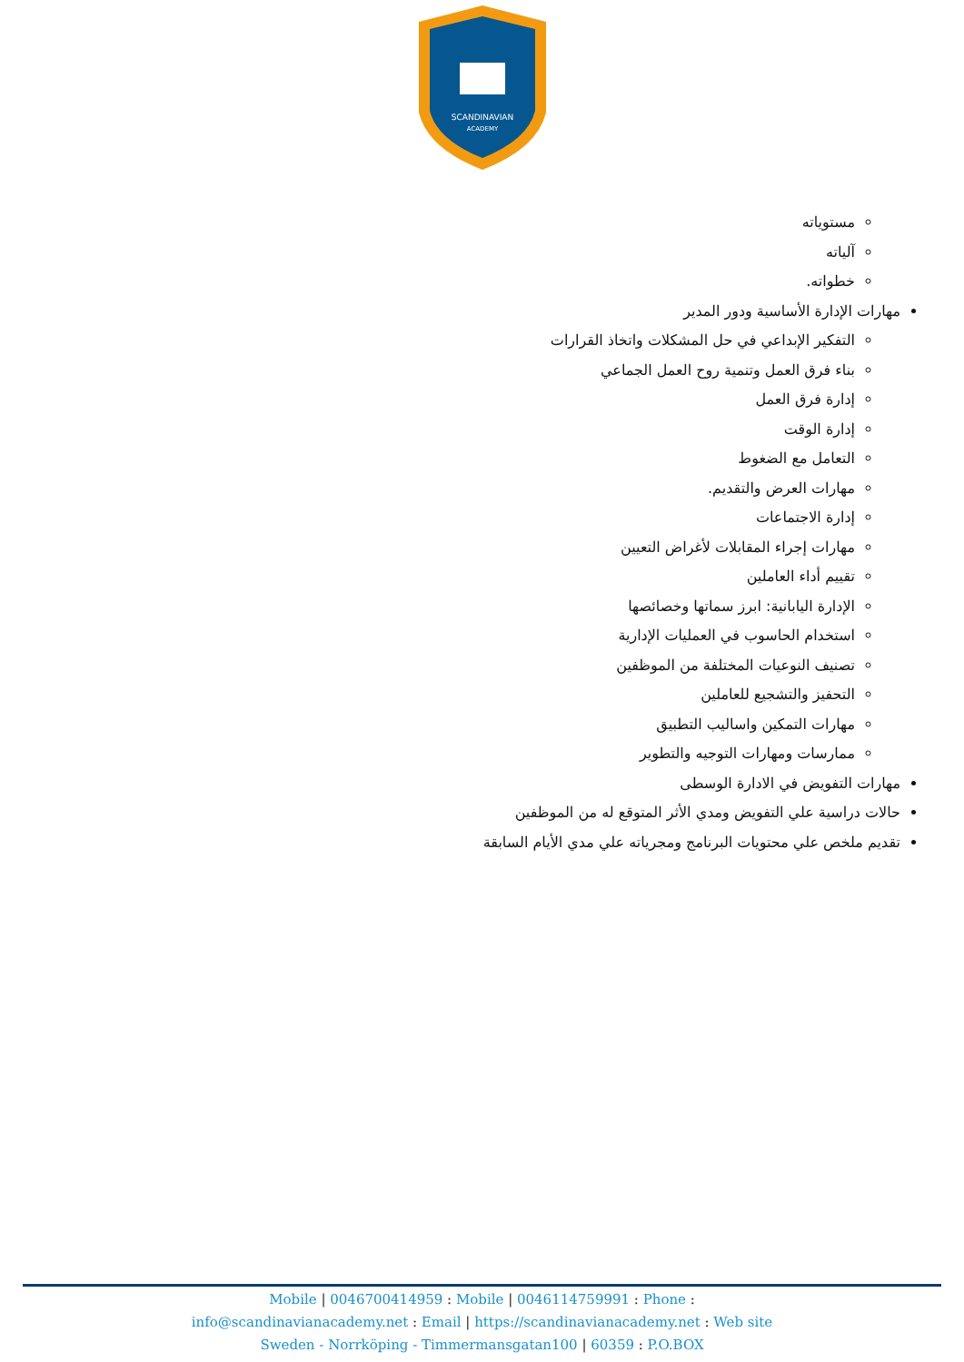SCANDINAVIAN
ACADEMY
مستوياته
آلياته
خطواته.
مهارات الإدارة الأساسية ودور المدير
التفكير الإبداعي في حل المشكلات واتخاذ القرارات
بناء فرق العمل وتنمية روح العمل الجماعي
إدارة فرق العمل
إدارة الوقت
التعامل مع الضغوط
مهارات العرض والتقديم.
إدارة الاجتماعات
مهارات إجراء المقابلات لأغراض التعيين
تقييم أداء العاملين
الإدارة اليابانية: ابرز سماتها وخصائصها
استخدام الحاسوب في العمليات الإدارية
تصنيف النوعيات المختلفة من الموظفين
التحفيز والتشجيع للعاملين
مهارات التمكين واساليب التطبيق
ممارسات ومهارات التوجيه والتطوير
مهارات التفويض في الادارة الوسطى
حالات دراسية علي التفويض ومدي الأثر المتوقع له من الموظفين
تقديم ملخص علي محتويات البرنامج ومجرياته علي مدي الأيام السابقة
Mobile | 0046700414959 : Mobile | 0046114759991 : Phone :
info@scandinavianacademy.net : Email | https://scandinavianacademy.net : Web site
Sweden - Norrköping - Timmermansgatan100 | 60359 : P.O.BOX